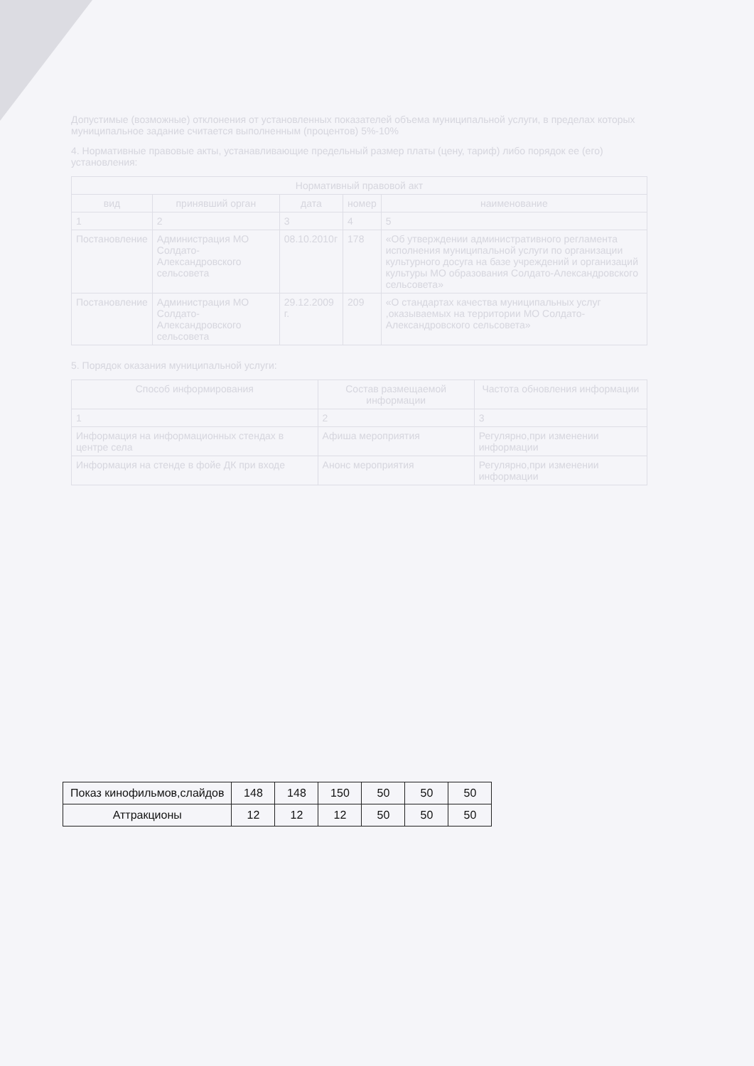| Показ кинофильмов,слайдов | 148 | 148 | 150 | 50 | 50 | 50 |
| Аттракционы | 12 | 12 | 12 | 50 | 50 | 50 |
Допустимые (возможные) отклонения от установленных показателей объема муниципальной услуги, в пределах которых муниципальное задание считается выполненным (процентов) 5%-10%
4. Нормативные правовые акты, устанавливающие предельный размер платы (цену, тариф) либо порядок ее (его) установления:
| Нормативный правовой акт | | | | |
| --- | --- | --- | --- | --- |
| вид | принявший орган | дата | номер | наименование |
| 1 | 2 | 3 | 4 | 5 |
| Постановление | Администрация МО Солдато-Александровского сельсовета | 08.10.2010г | 178 | «Об утверждении административного регламента исполнения муниципальной услуги по организации культурного досуга на базе учреждений и организаций культуры МО образования Солдато-Александровского сельсовета» |
| Постановление | Администрация МО Солдато-Александровского сельсовета | 29.12.2009 г. | 209 | «О стандартах качества муниципальных услуг ,оказываемых на территории МО Солдато-Александровского сельсовета» |
5. Порядок оказания муниципальной услуги:
| Способ информирования | Состав размещаемой информации | Частота обновления информации |
| --- | --- | --- |
| 1 | 2 | 3 |
| Информация на информационных стендах в центре села | Афиша мероприятия | Регулярно,при изменении информации |
| Информация на стенде в фойе ДК при входе | Анонс мероприятия | Регулярно,при изменении информации |